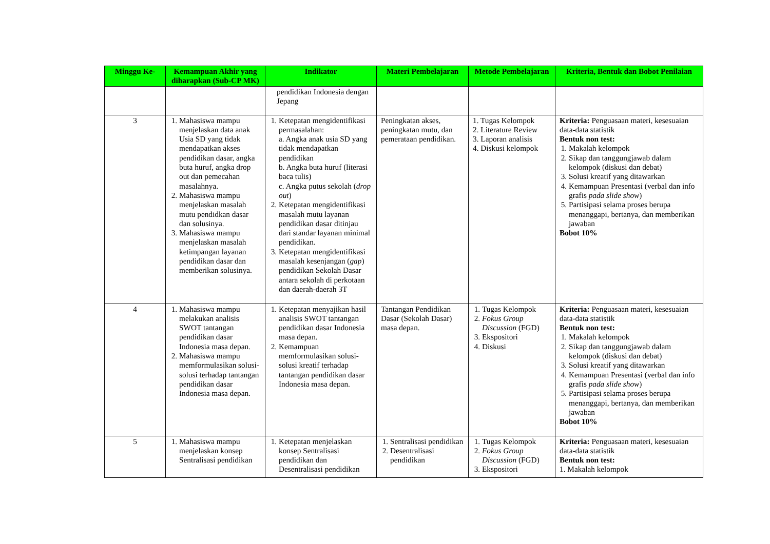| Minggu Ke- | Kemampuan Akhir yang diharapkan (Sub-CP MK) | Indikator | Materi Pembelajaran | Metode Pembelajaran | Kriteria, Bentuk dan Bobot Penilaian |
| --- | --- | --- | --- | --- | --- |
| | | pendidikan Indonesia dengan Jepang | | | |
| 3 | 1. Mahasiswa mampu menjelaskan data anak Usia SD yang tidak mendapatkan akses pendidikan dasar, angka buta huruf, angka drop out dan pemecahan masalahnya. 2. Mahasiswa mampu menjelaskan masalah mutu pendidkan dasar dan solusinya. 3. Mahasiswa mampu menjelaskan masalah ketimpangan layanan pendidikan dasar dan memberikan solusinya. | 1. Ketepatan mengidentifikasi permasalahan: a. Angka anak usia SD yang tidak mendapatkan pendidikan b. Angka buta huruf (literasi baca tulis) c. Angka putus sekolah ( drop out ) 2. Ketepatan mengidentifikasi masalah mutu layanan pendidikan dasar ditinjau dari standar layanan minimal pendidikan. 3. Ketepatan mengidentifikasi masalah kesenjangan ( gap ) pendidikan Sekolah Dasar antara sekolah di perkotaan dan daerah-daerah 3T | Peningkatan akses, peningkatan mutu, dan pemerataan pendidikan. | 1. Tugas Kelompok 2. Literature Review 3. Laporan analisis 4. Diskusi kelompok | Kriteria: Penguasaan materi, kesesuaian data-data statistik Bentuk non test: 1. Makalah kelompok 2. Sikap dan tanggungjawab dalam kelompok (diskusi dan debat) 3. Solusi kreatif yang ditawarkan 4. Kemampuan Presentasi (verbal dan info grafis pada slide show ) 5. Partisipasi selama proses berupa menanggapi, bertanya, dan memberikan jawaban Bobot 10% |
| 4 | 1. Mahasiswa mampu melakukan analisis SWOT tantangan pendidikan dasar Indonesia masa depan. 2. Mahasiswa mampu memformulasikan solusi-solusi terhadap tantangan pendidikan dasar Indonesia masa depan. | 1. Ketepatan menyajikan hasil analisis SWOT tantangan pendidikan dasar Indonesia masa depan. 2. Kemampuan memformulasikan solusi-solusi kreatif terhadap tantangan pendidikan dasar Indonesia masa depan. | Tantangan Pendidikan Dasar (Sekolah Dasar) masa depan. | 1. Tugas Kelompok 2. Fokus Group Discussion (FGD) 3. Ekspositori 4. Diskusi | Kriteria: Penguasaan materi, kesesuaian data-data statistik Bentuk non test: 1. Makalah kelompok 2. Sikap dan tanggungjawab dalam kelompok (diskusi dan debat) 3. Solusi kreatif yang ditawarkan 4. Kemampuan Presentasi (verbal dan info grafis pada slide show ) 5. Partisipasi selama proses berupa menanggapi, bertanya, dan memberikan jawaban Bobot 10% |
| 5 | 1. Mahasiswa mampu menjelaskan konsep Sentralisasi pendidikan | 1. Ketepatan menjelaskan konsep Sentralisasi pendidikan dan Desentralisasi pendidikan | 1. Sentralisasi pendidikan 2. Desentralisasi pendidikan | 1. Tugas Kelompok 2. Fokus Group Discussion (FGD) 3. Ekspositori | Kriteria: Penguasaan materi, kesesuaian data-data statistik Bentuk non test: 1. Makalah kelompok |